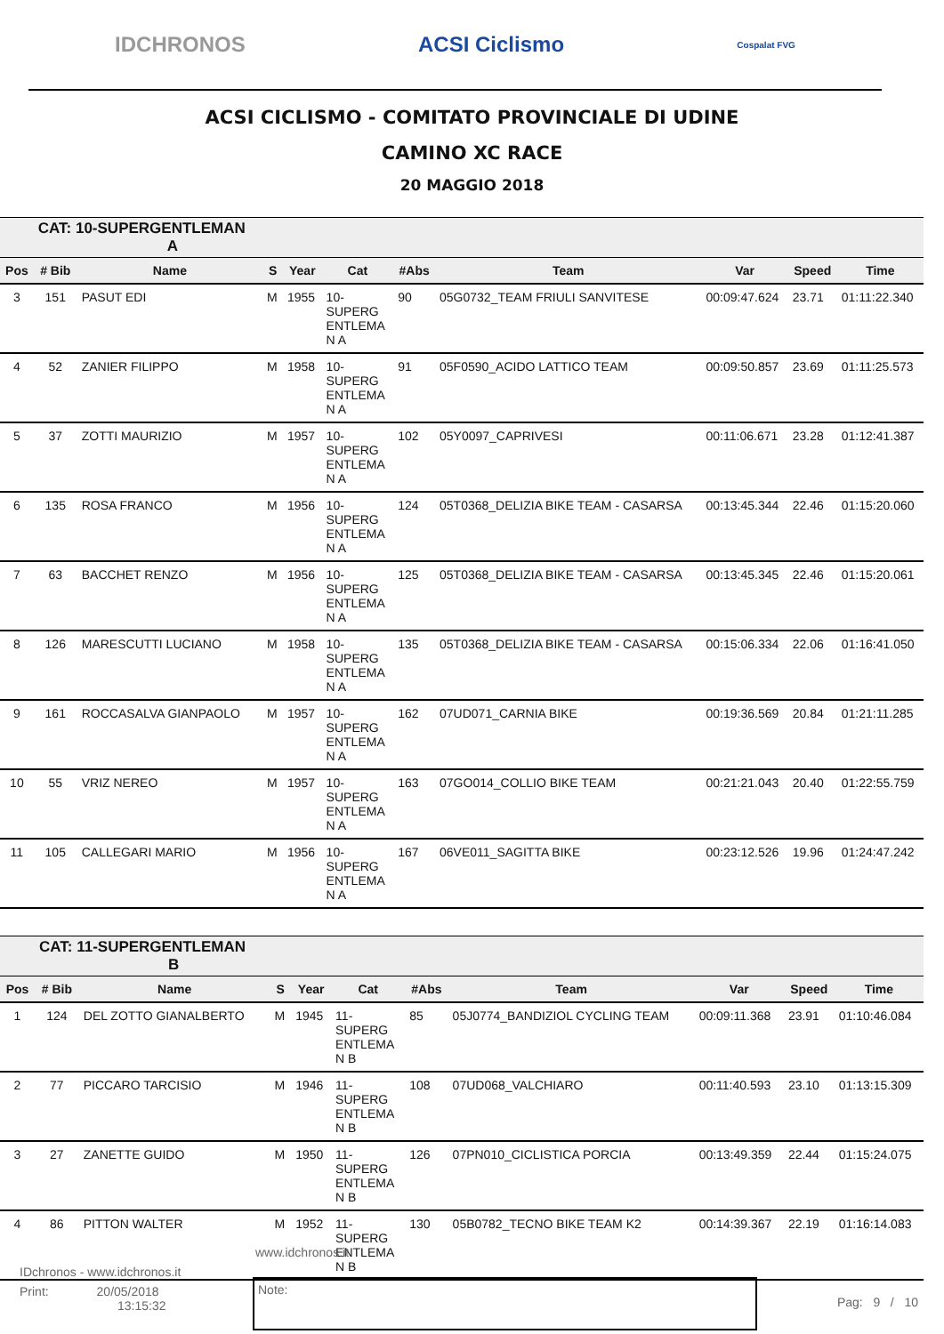IDCHRONOS ACSI Ciclismo Cospalat FVG
ACSI CICLISMO - COMITATO PROVINCIALE DI UDINE
CAMINO XC RACE
20 MAGGIO 2018
| | CAT: 10-SUPERGENTLEMAN A | | | | | | | | | |
| Pos | # Bib | Name | S | Year | Cat | #Abs | Team | Var | Speed | Time |
| 3 | 151 | PASUT EDI | M | 1955 | 10- SUPERG ENTLEMA N A | 90 | 05G0732_TEAM FRIULI SANVITESE | 00:09:47.624 | 23.71 | 01:11:22.340 |
| 4 | 52 | ZANIER FILIPPO | M | 1958 | 10- SUPERG ENTLEMA N A | 91 | 05F0590_ACIDO LATTICO TEAM | 00:09:50.857 | 23.69 | 01:11:25.573 |
| 5 | 37 | ZOTTI MAURIZIO | M | 1957 | 10- SUPERG ENTLEMA N A | 102 | 05Y0097_CAPRIVESI | 00:11:06.671 | 23.28 | 01:12:41.387 |
| 6 | 135 | ROSA FRANCO | M | 1956 | 10- SUPERG ENTLEMA N A | 124 | 05T0368_DELIZIA BIKE TEAM - CASARSA | 00:13:45.344 | 22.46 | 01:15:20.060 |
| 7 | 63 | BACCHET RENZO | M | 1956 | 10- SUPERG ENTLEMA N A | 125 | 05T0368_DELIZIA BIKE TEAM - CASARSA | 00:13:45.345 | 22.46 | 01:15:20.061 |
| 8 | 126 | MARESCUTTI LUCIANO | M | 1958 | 10- SUPERG ENTLEMA N A | 135 | 05T0368_DELIZIA BIKE TEAM - CASARSA | 00:15:06.334 | 22.06 | 01:16:41.050 |
| 9 | 161 | ROCCASALVA GIANPAOLO | M | 1957 | 10- SUPERG ENTLEMA N A | 162 | 07UD071_CARNIA BIKE | 00:19:36.569 | 20.84 | 01:21:11.285 |
| 10 | 55 | VRIZ NEREO | M | 1957 | 10- SUPERG ENTLEMA N A | 163 | 07GO014_COLLIO BIKE TEAM | 00:21:21.043 | 20.40 | 01:22:55.759 |
| 11 | 105 | CALLEGARI MARIO | M | 1956 | 10- SUPERG ENTLEMA N A | 167 | 06VE011_SAGITTA BIKE | 00:23:12.526 | 19.96 | 01:24:47.242 |
| | CAT: 11-SUPERGENTLEMAN B | | | | | | | | | |
| Pos | # Bib | Name | S | Year | Cat | #Abs | Team | Var | Speed | Time |
| 1 | 124 | DEL ZOTTO GIANALBERTO | M | 1945 | 11- SUPERG ENTLEMA N B | 85 | 05J0774_BANDIZIOL CYCLING TEAM | 00:09:11.368 | 23.91 | 01:10:46.084 |
| 2 | 77 | PICCARO TARCISIO | M | 1946 | 11- SUPERG ENTLEMA N B | 108 | 07UD068_VALCHIARO | 00:11:40.593 | 23.10 | 01:13:15.309 |
| 3 | 27 | ZANETTE GUIDO | M | 1950 | 11- SUPERG ENTLEMA N B | 126 | 07PN010_CICLISTICA PORCIA | 00:13:49.359 | 22.44 | 01:15:24.075 |
| 4 | 86 | PITTON WALTER | M | 1952 | 11- SUPERG ENTLEMA N B | 130 | 05B0782_TECNO BIKE TEAM K2 | 00:14:39.367 | 22.19 | 01:16:14.083 |
www.idchronos.it
IDchronos - www.idchronos.it
Print: 20/05/2018
13:15:32
Note:
Pag: 9 / 10